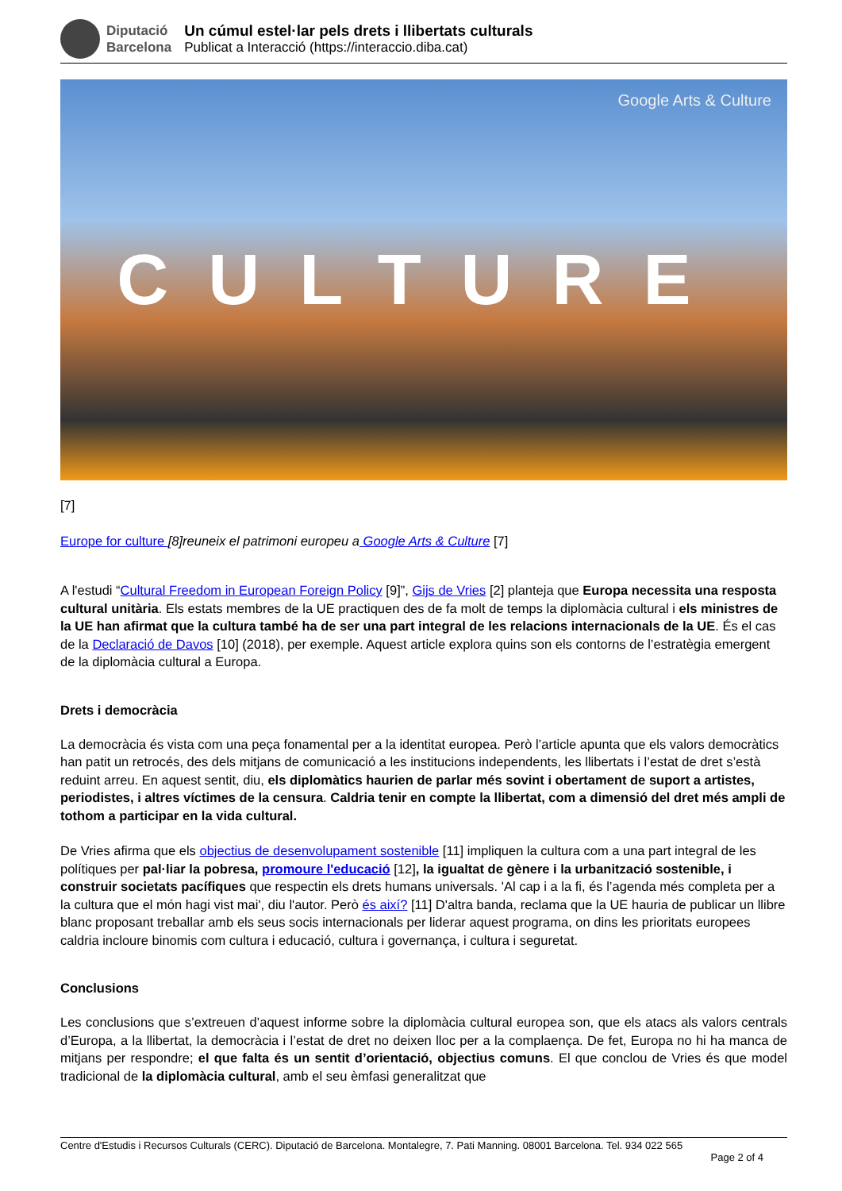Diputació
Barcelona
Un cúmul estel·lar pels drets i llibertats culturals
Publicat a Interacció (https://interaccio.diba.cat)
Google Arts & Culture CULTURE
[7]
Europe for culture [8]reuneix el patrimoni europeu a Google Arts & Culture [7]
A l'estudi “Cultural Freedom in European Foreign Policy [9]”, Gijs de Vries [2] planteja que Europa necessita una resposta cultural unitària. Els estats membres de la UE practiquen des de fa molt de temps la diplomàcia cultural i els ministres de la UE han afirmat que la cultura també ha de ser una part integral de les relacions internacionals de la UE. És el cas de la Declaració de Davos [10] (2018), per exemple. Aquest article explora quins son els contorns de l’estratègia emergent de la diplomàcia cultural a Europa.
Drets i democràcia
La democràcia és vista com una peça fonamental per a la identitat europea. Però l’article apunta que els valors democràtics han patit un retrocés, des dels mitjans de comunicació a les institucions independents, les llibertats i l’estat de dret s’està reduint arreu. En aquest sentit, diu, els diplomàtics haurien de parlar més sovint i obertament de suport a artistes, periodistes, i altres víctimes de la censura. Caldria tenir en compte la llibertat, com a dimensió del dret més ampli de tothom a participar en la vida cultural.
De Vries afirma que els objectius de desenvolupament sostenible [11] impliquen la cultura com a una part integral de les polítiques per pal·liar la pobresa, promoure l'educació [12], la igualtat de gènere i la urbanització sostenible, i construir societats pacífiques que respectin els drets humans universals. 'Al cap i a la fi, és l’agenda més completa per a la cultura que el món hagi vist mai', diu l'autor. Però és així? [11] D'altra banda, reclama que la UE hauria de publicar un llibre blanc proposant treballar amb els seus socis internacionals per liderar aquest programa, on dins les prioritats europees caldria incloure binomis com cultura i educació, cultura i governança, i cultura i seguretat.
Conclusions
Les conclusions que s’extreuen d’aquest informe sobre la diplomàcia cultural europea son, que els atacs als valors centrals d’Europa, a la llibertat, la democràcia i l’estat de dret no deixen lloc per a la complaença. De fet, Europa no hi ha manca de mitjans per respondre; el que falta és un sentit d’orientació, objectius comuns. El que conclou de Vries és que model tradicional de la diplomàcia cultural, amb el seu èmfasi generalitzat que
Centre d'Estudis i Recursos Culturals (CERC). Diputació de Barcelona. Montalegre, 7. Pati Manning. 08001 Barcelona. Tel. 934 022 565
Page 2 of 4